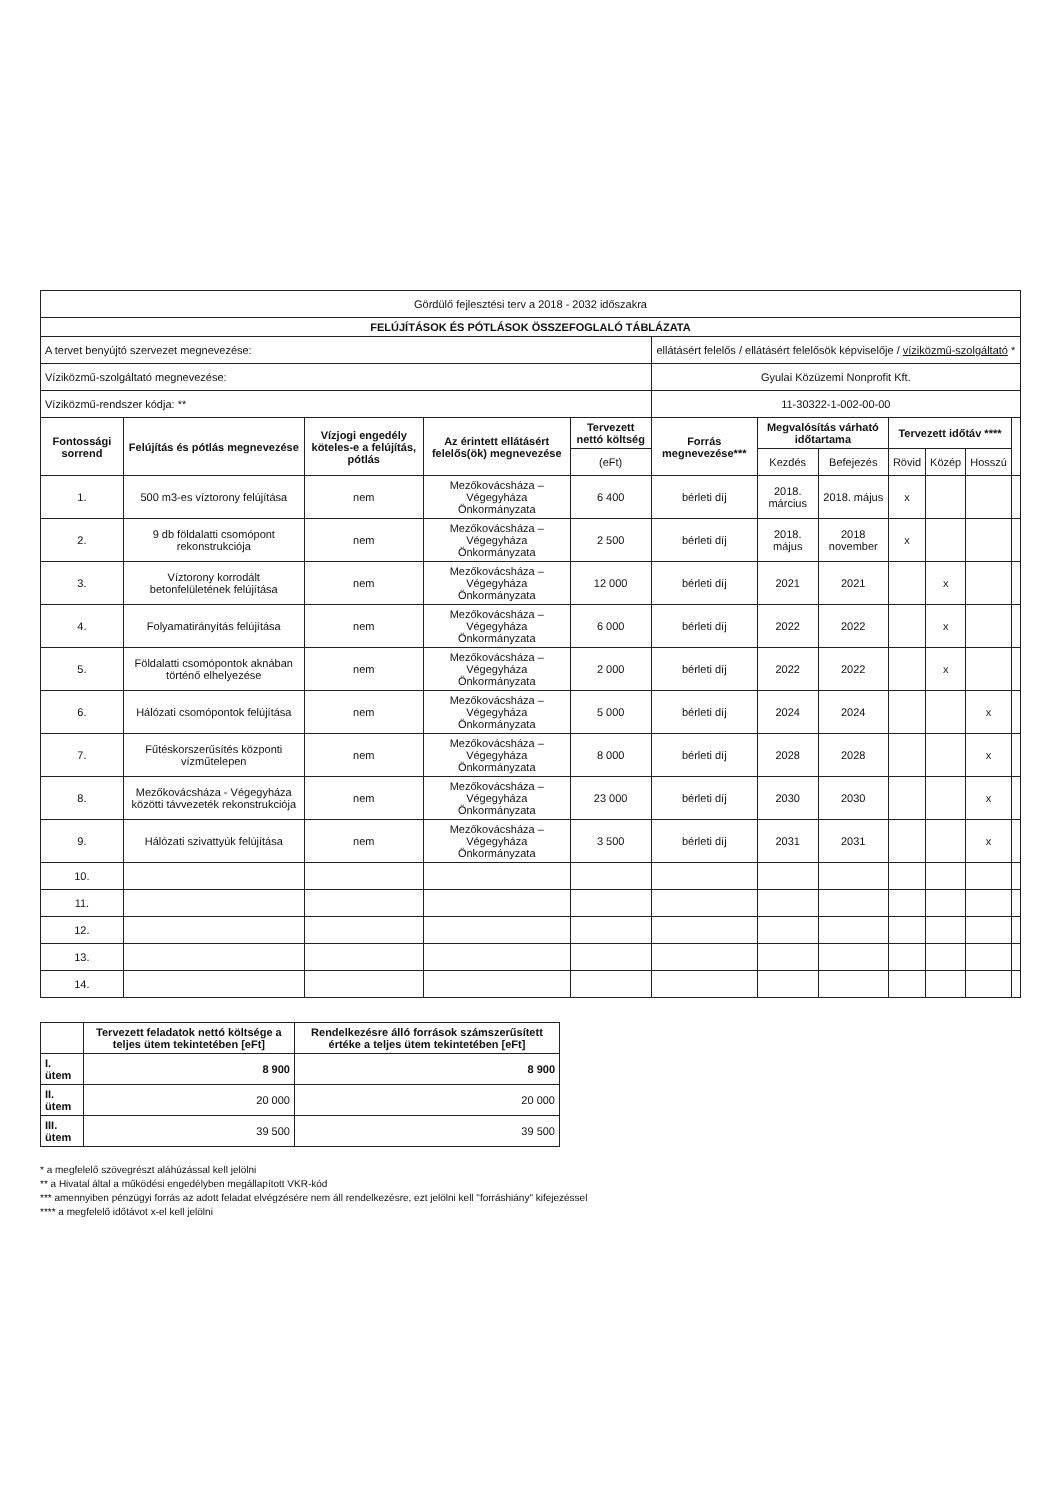| Gördülő fejlesztési terv a 2018 - 2032 időszakra | | | | | | | | | | | |
| FELÚJÍTÁSOK ÉS PÓTLÁSOK ÖSSZEFOGLALÓ TÁBLÁZATA | | | | | | | | | | | |
| A tervet benyújtó szervezet megnevezése: | | | | | ellátásért felelős / ellátásért felelősök képviselője / víziközmű-szolgáltató * | | | | | | |
| Víziközmű-szolgáltató megnevezése: | | | | | Gyulai Közüzemi Nonprofit Kft. | | | | | | |
| Víziközmű-rendszer kódja: ** | | | | | 11-30322-1-002-00-00 | | | | | | |
| Fontossági sorrend | Felújítás és pótlás megnevezése | Vízjogi engedély köteles-e a felújítás, pótlás | Az érintett ellátásért felelős(ök) megnevezése | Tervezett nettó költség | Forrás megnevezése*** | Megvalósítás várható időtartama | | Tervezett időtáv **** | | | |
| | | | | (eFt) | | Kezdés | Befejezés | Rövid | Közép | Hosszú | |
| 1. | 500 m3-es víztorony felújítása | nem | Mezőkovácsháza – Végegyháza Önkormányzata | 6 400 | bérleti díj | 2018. március | 2018. május | x | | | |
| 2. | 9 db földalatti csomópont rekonstrukciója | nem | Mezőkovácsháza – Végegyháza Önkormányzata | 2 500 | bérleti díj | 2018. május | 2018 november | x | | | |
| 3. | Víztorony korrodált betonfelületének felújítása | nem | Mezőkovácsháza – Végegyháza Önkormányzata | 12 000 | bérleti díj | 2021 | 2021 | | x | | |
| 4. | Folyamatirányítás felújítása | nem | Mezőkovácsháza – Végegyháza Önkormányzata | 6 000 | bérleti díj | 2022 | 2022 | | x | | |
| 5. | Földalatti csomópontok aknában történő elhelyezése | nem | Mezőkovácsháza – Végegyháza Önkormányzata | 2 000 | bérleti díj | 2022 | 2022 | | x | | |
| 6. | Hálózati csomópontok felújítása | nem | Mezőkovácsháza – Végegyháza Önkormányzata | 5 000 | bérleti díj | 2024 | 2024 | | | x | |
| 7. | Fűtéskorszerűsítés központi vízműtelepen | nem | Mezőkovácsháza – Végegyháza Önkormányzata | 8 000 | bérleti díj | 2028 | 2028 | | | x | |
| 8. | Mezőkovácsháza - Végegyháza közötti távvezeték rekonstrukciója | nem | Mezőkovácsháza – Végegyháza Önkormányzata | 23 000 | bérleti díj | 2030 | 2030 | | | x | |
| 9. | Hálózati szivattyúk felújítása | nem | Mezőkovácsháza – Végegyháza Önkormányzata | 3 500 | bérleti díj | 2031 | 2031 | | | x | |
| 10. | | | | | | | | | | | |
| 11. | | | | | | | | | | | |
| 12. | | | | | | | | | | | |
| 13. | | | | | | | | | | | |
| 14. | | | | | | | | | | | |
| | Tervezett feladatok nettó költsége a teljes ütem tekintetében [eFt] | Rendelkezésre álló források számszerűsített értéke a teljes ütem tekintetében [eFt] |
| --- | --- | --- |
| I. ütem | 8 900 | 8 900 |
| II. ütem | 20 000 | 20 000 |
| III. ütem | 39 500 | 39 500 |
* a megfelelő szövegrészt aláhúzással kell jelölni
** a Hivatal által a működési engedélyben megállapított VKR-kód
*** amennyiben pénzügyi forrás az adott feladat elvégzésére nem áll rendelkezésre, ezt jelölni kell "forráshiány" kifejezéssel
**** a megfelelő időtávot x-el kell jelölni